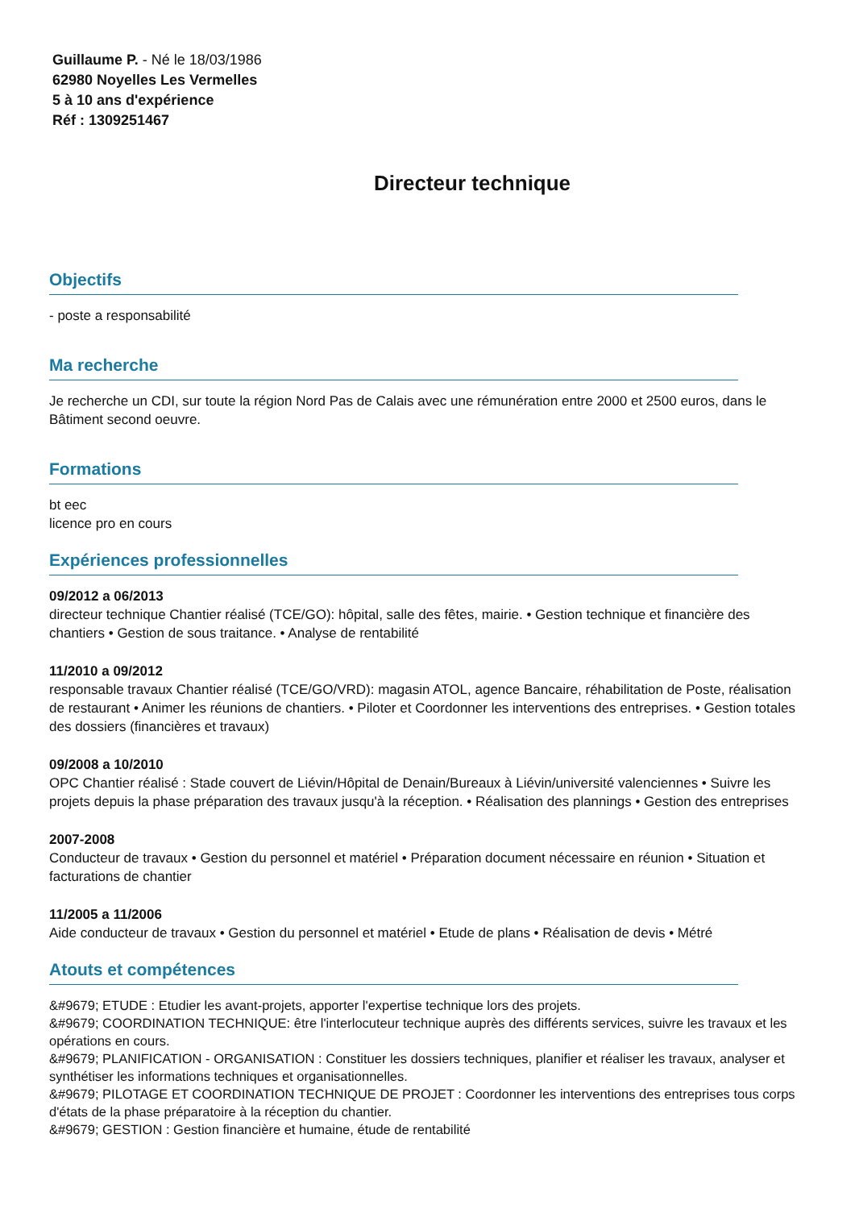Guillaume P. - Né le 18/03/1986
62980 Noyelles Les Vermelles
5 à 10 ans d'expérience
Réf : 1309251467
Directeur technique
Objectifs
- poste a responsabilité
Ma recherche
Je recherche un CDI, sur toute la région Nord Pas de Calais avec une rémunération entre 2000 et 2500 euros, dans le Bâtiment second oeuvre.
Formations
bt eec
licence pro en cours
Expériences professionnelles
09/2012 a 06/2013
directeur technique Chantier réalisé (TCE/GO): hôpital, salle des fêtes, mairie. • Gestion technique et financière des chantiers • Gestion de sous traitance. • Analyse de rentabilité
11/2010 a 09/2012
responsable travaux Chantier réalisé (TCE/GO/VRD): magasin ATOL, agence Bancaire, réhabilitation de Poste, réalisation de restaurant • Animer les réunions de chantiers. • Piloter et Coordonner les interventions des entreprises. • Gestion totales des dossiers (financières et travaux)
09/2008 a 10/2010
OPC Chantier réalisé : Stade couvert de Liévin/Hôpital de Denain/Bureaux à Liévin/université valenciennes • Suivre les projets depuis la phase préparation des travaux jusqu'à la réception. • Réalisation des plannings • Gestion des entreprises
2007-2008
Conducteur de travaux • Gestion du personnel et matériel • Préparation document nécessaire en réunion • Situation et facturations de chantier
11/2005 a 11/2006
Aide conducteur de travaux • Gestion du personnel et matériel • Etude de plans • Réalisation de devis • Métré
Atouts et compétences
&#9679; ETUDE : Etudier les avant-projets, apporter l'expertise technique lors des projets.
&#9679; COORDINATION TECHNIQUE: être l'interlocuteur technique auprès des différents services, suivre les travaux et les opérations en cours.
&#9679; PLANIFICATION - ORGANISATION : Constituer les dossiers techniques, planifier et réaliser les travaux, analyser et synthétiser les informations techniques et organisationnelles.
&#9679; PILOTAGE ET COORDINATION TECHNIQUE DE PROJET : Coordonner les interventions des entreprises tous corps d'états de la phase préparatoire à la réception du chantier.
&#9679; GESTION : Gestion financière et humaine, étude de rentabilité